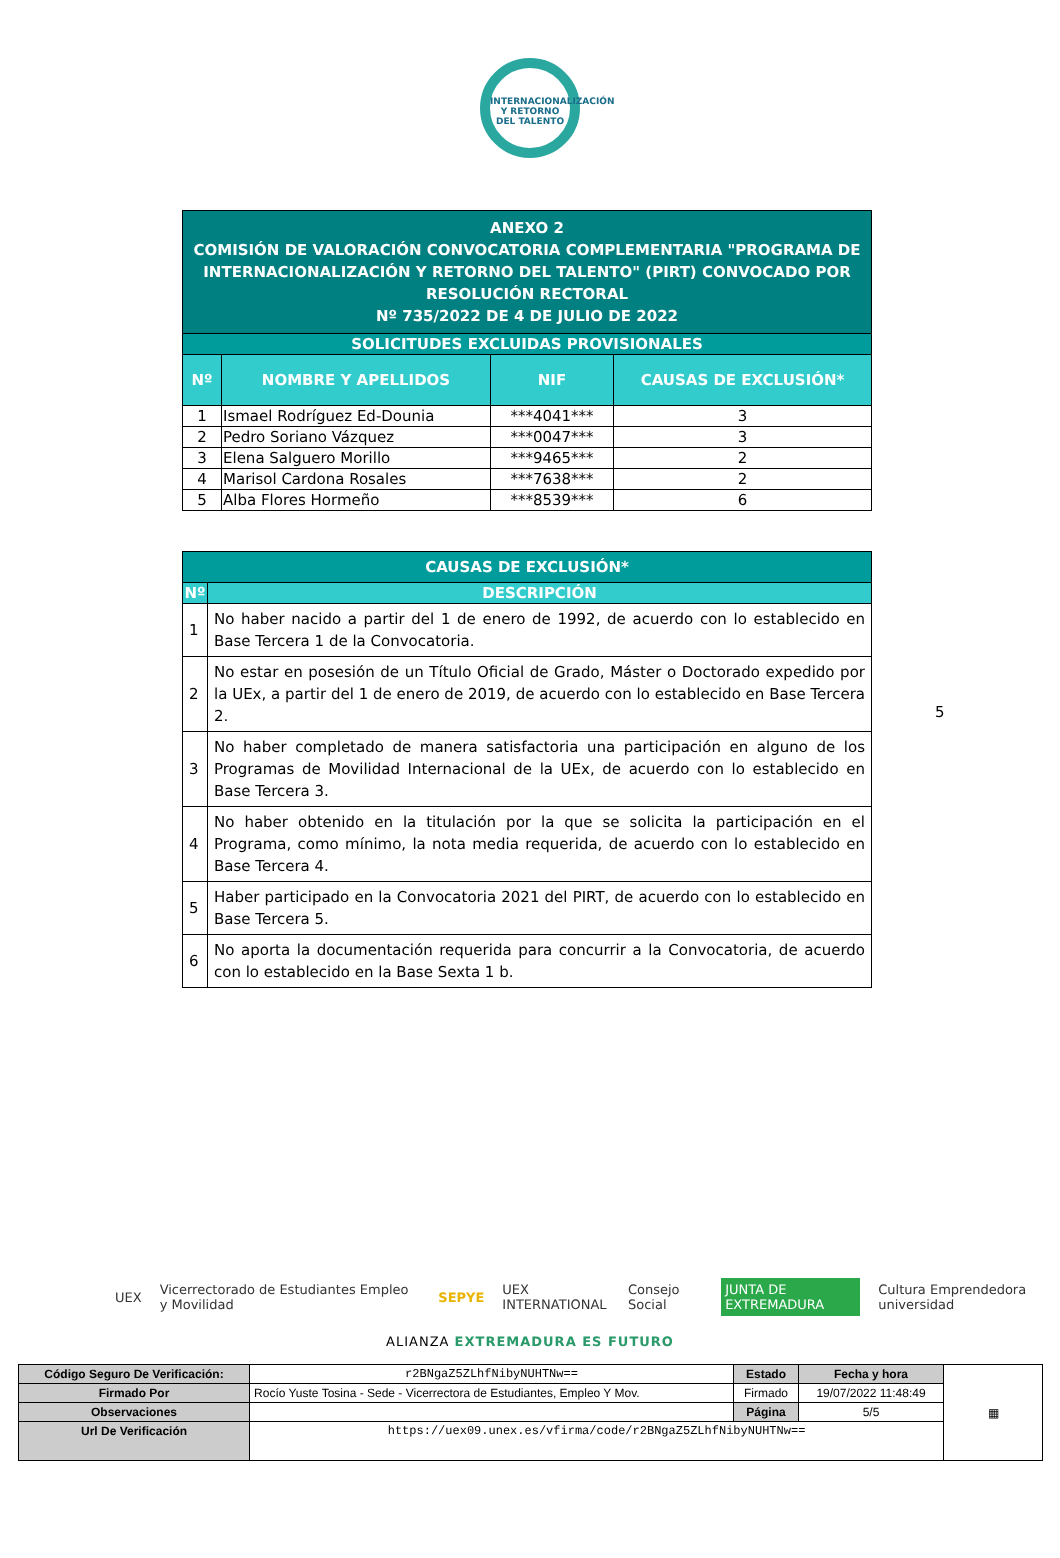INTERNACIONALIZACIÓN Y RETORNO DEL TALENTO
| ANEXO 2 COMISIÓN DE VALORACIÓN CONVOCATORIA COMPLEMENTARIA "PROGRAMA DE INTERNACIONALIZACIÓN Y RETORNO DEL TALENTO" (PIRT) CONVOCADO POR RESOLUCIÓN RECTORAL Nº 735/2022 DE 4 DE JULIO DE 2022 | | | |
| SOLICITUDES EXCLUIDAS PROVISIONALES | | | |
| Nº | NOMBRE Y APELLIDOS | NIF | CAUSAS DE EXCLUSIÓN* |
| 1 | Ismael Rodríguez Ed-Dounia | ***4041*** | 3 |
| 2 | Pedro Soriano Vázquez | ***0047*** | 3 |
| 3 | Elena Salguero Morillo | ***9465*** | 2 |
| 4 | Marisol Cardona Rosales | ***7638*** | 2 |
| 5 | Alba Flores Hormeño | ***8539*** | 6 |
| CAUSAS DE EXCLUSIÓN* | |
| Nº | DESCRIPCIÓN |
| 1 | No haber nacido a partir del 1 de enero de 1992, de acuerdo con lo establecido en Base Tercera 1 de la Convocatoria. |
| 2 | No estar en posesión de un Título Oficial de Grado, Máster o Doctorado expedido por la UEx, a partir del 1 de enero de 2019, de acuerdo con lo establecido en Base Tercera 2. |
| 3 | No haber completado de manera satisfactoria una participación en alguno de los Programas de Movilidad Internacional de la UEx, de acuerdo con lo establecido en Base Tercera 3. |
| 4 | No haber obtenido en la titulación por la que se solicita la participación en el Programa, como mínimo, la nota media requerida, de acuerdo con lo establecido en Base Tercera 4. |
| 5 | Haber participado en la Convocatoria 2021 del PIRT, de acuerdo con lo establecido en Base Tercera 5. |
| 6 | No aporta la documentación requerida para concurrir a la Convocatoria, de acuerdo con lo establecido en la Base Sexta 1 b. |
5
UEX Vicerrectorado de Estudiantes Empleo y Movilidad SEPYE UEX INTERNATIONAL Consejo Social JUNTA DE EXTREMADURA Cultura Emprendedora universidad
ALIANZA EXTREMADURA ES FUTURO
| Código Seguro De Verificación: | r2BNgaZ5ZLhfNibyNUHTNw== | Estado | Fecha y hora | ▦ |
| Firmado Por | Rocío Yuste Tosina - Sede - Vicerrectora de Estudiantes, Empleo Y Mov. | Firmado | 19/07/2022 11:48:49 | |
| Observaciones | | Página | 5/5 | |
| Url De Verificación | https://uex09.unex.es/vfirma/code/r2BNgaZ5ZLhfNibyNUHTNw== | | | |